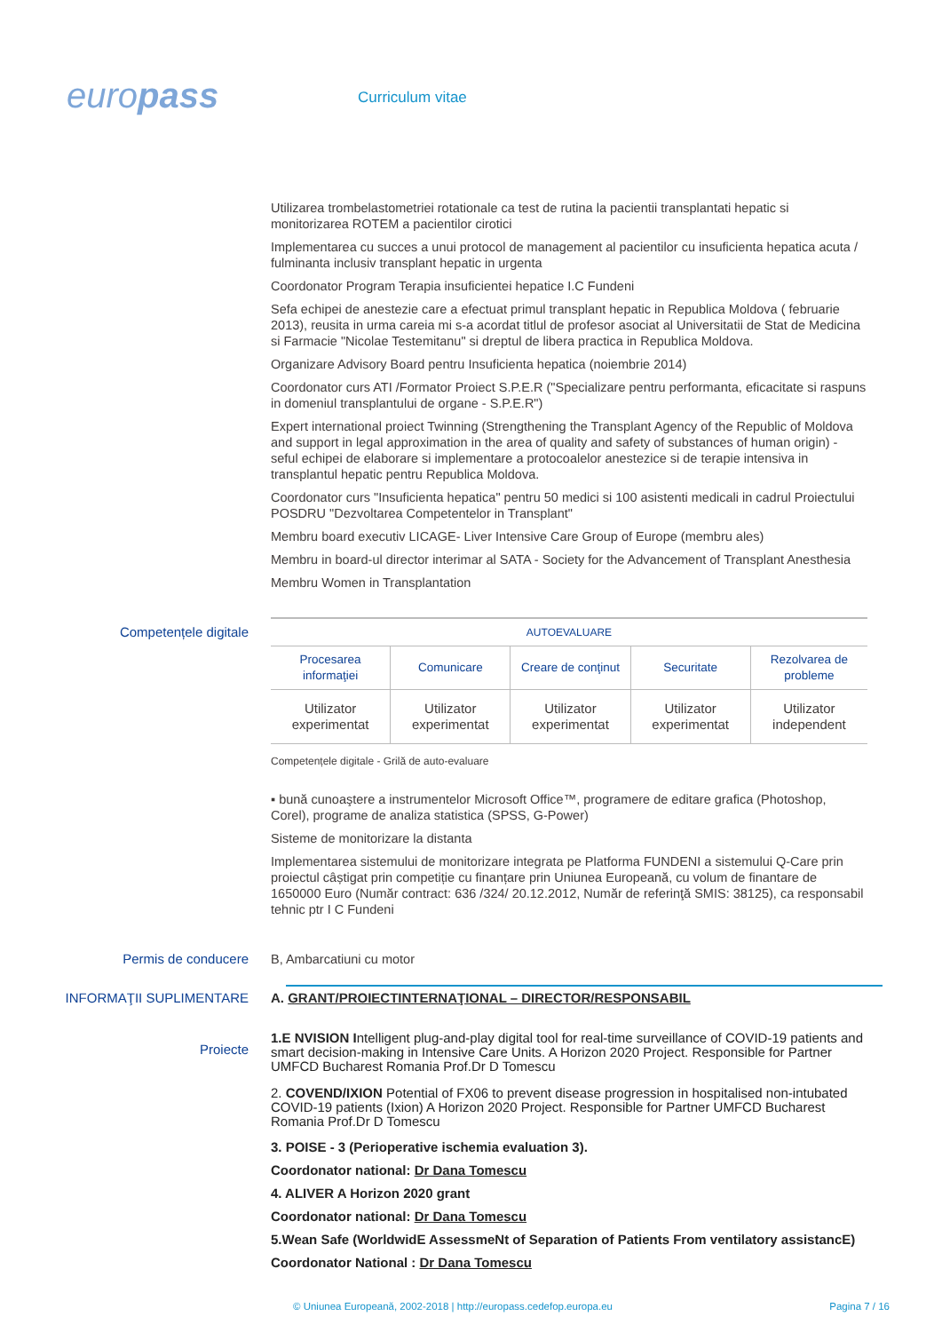europass
Curriculum vitae
Utilizarea trombelastometriei rotationale ca test de rutina la pacientii transplantati hepatic si monitorizarea ROTEM a pacientilor cirotici
Implementarea cu succes a unui protocol de management al pacientilor cu insuficienta hepatica acuta / fulminanta inclusiv transplant hepatic in urgenta
Coordonator Program Terapia insuficientei hepatice I.C Fundeni
Sefa echipei de anestezie care a efectuat primul transplant hepatic in Republica Moldova ( februarie 2013), reusita in urma careia mi s-a acordat titlul de profesor asociat al Universitatii de Stat de Medicina si Farmacie "Nicolae Testemitanu" si dreptul de libera practica in Republica Moldova.
Organizare Advisory Board pentru Insuficienta hepatica (noiembrie 2014)
Coordonator curs ATI /Formator Proiect S.P.E.R ("Specializare pentru performanta, eficacitate si raspuns in domeniul transplantului de organe - S.P.E.R")
Expert international proiect Twinning (Strengthening the Transplant Agency of the Republic of Moldova and support in legal approximation in the area of quality and safety of substances of human origin) - seful echipei de elaborare si implementare a protocoalelor anestezice si de terapie intensiva in transplantul hepatic pentru Republica Moldova.
Coordonator curs "Insuficienta hepatica" pentru 50 medici si 100 asistenti medicali in cadrul Proiectului POSDRU "Dezvoltarea Competentelor in Transplant"
Membru board executiv LICAGE- Liver Intensive Care Group of Europe (membru ales)
Membru in board-ul director interimar al SATA - Society for the Advancement of Transplant Anesthesia
Membru Women in Transplantation
Competențele digitale
| AUTOEVALUARE | | | | |
| --- | --- | --- | --- | --- |
| Procesarea informaţiei | Comunicare | Creare de conţinut | Securitate | Rezolvarea de probleme |
| Utilizator experimentat | Utilizator experimentat | Utilizator experimentat | Utilizator experimentat | Utilizator independent |
Competențele digitale - Grilă de auto-evaluare
▪ bună cunoaştere a instrumentelor Microsoft Office™, programere de editare grafica (Photoshop, Corel), programe de analiza statistica (SPSS, G-Power)
Sisteme de monitorizare la distanta
Implementarea sistemului de monitorizare integrata pe Platforma FUNDENI a sistemului Q-Care prin proiectul câștigat prin competiție cu finanțare prin Uniunea Europeană, cu volum de finantare de 1650000 Euro (Număr contract: 636 /324/ 20.12.2012, Număr de referinţă SMIS: 38125), ca responsabil tehnic ptr I C Fundeni
Permis de conducere
B, Ambarcatiuni cu motor
INFORMAŢII SUPLIMENTARE
A. GRANT/PROIECTINTERNAŢIONAL – DIRECTOR/RESPONSABIL
Proiecte
1.E NVISION Intelligent plug-and-play digital tool for real-time surveillance of COVID-19 patients and smart decision-making in Intensive Care Units. A Horizon 2020 Project. Responsible for Partner UMFCD Bucharest Romania Prof.Dr D Tomescu
2. COVEND/IXION Potential of FX06 to prevent disease progression in hospitalised non-intubated COVID-19 patients (Ixion) A Horizon 2020 Project. Responsible for Partner UMFCD Bucharest Romania Prof.Dr D Tomescu
3. POISE - 3 (Perioperative ischemia evaluation 3).
Coordonator national: Dr Dana Tomescu
4. ALIVER A Horizon 2020 grant
Coordonator national: Dr Dana Tomescu
5.Wean Safe (WorldwidE AssessmeNt of Separation of Patients From ventilatory assistancE) Coordonator National : Dr Dana Tomescu
© Uniunea Europeană, 2002-2018 | http://europass.cedefop.europa.eu Pagina 7 / 16